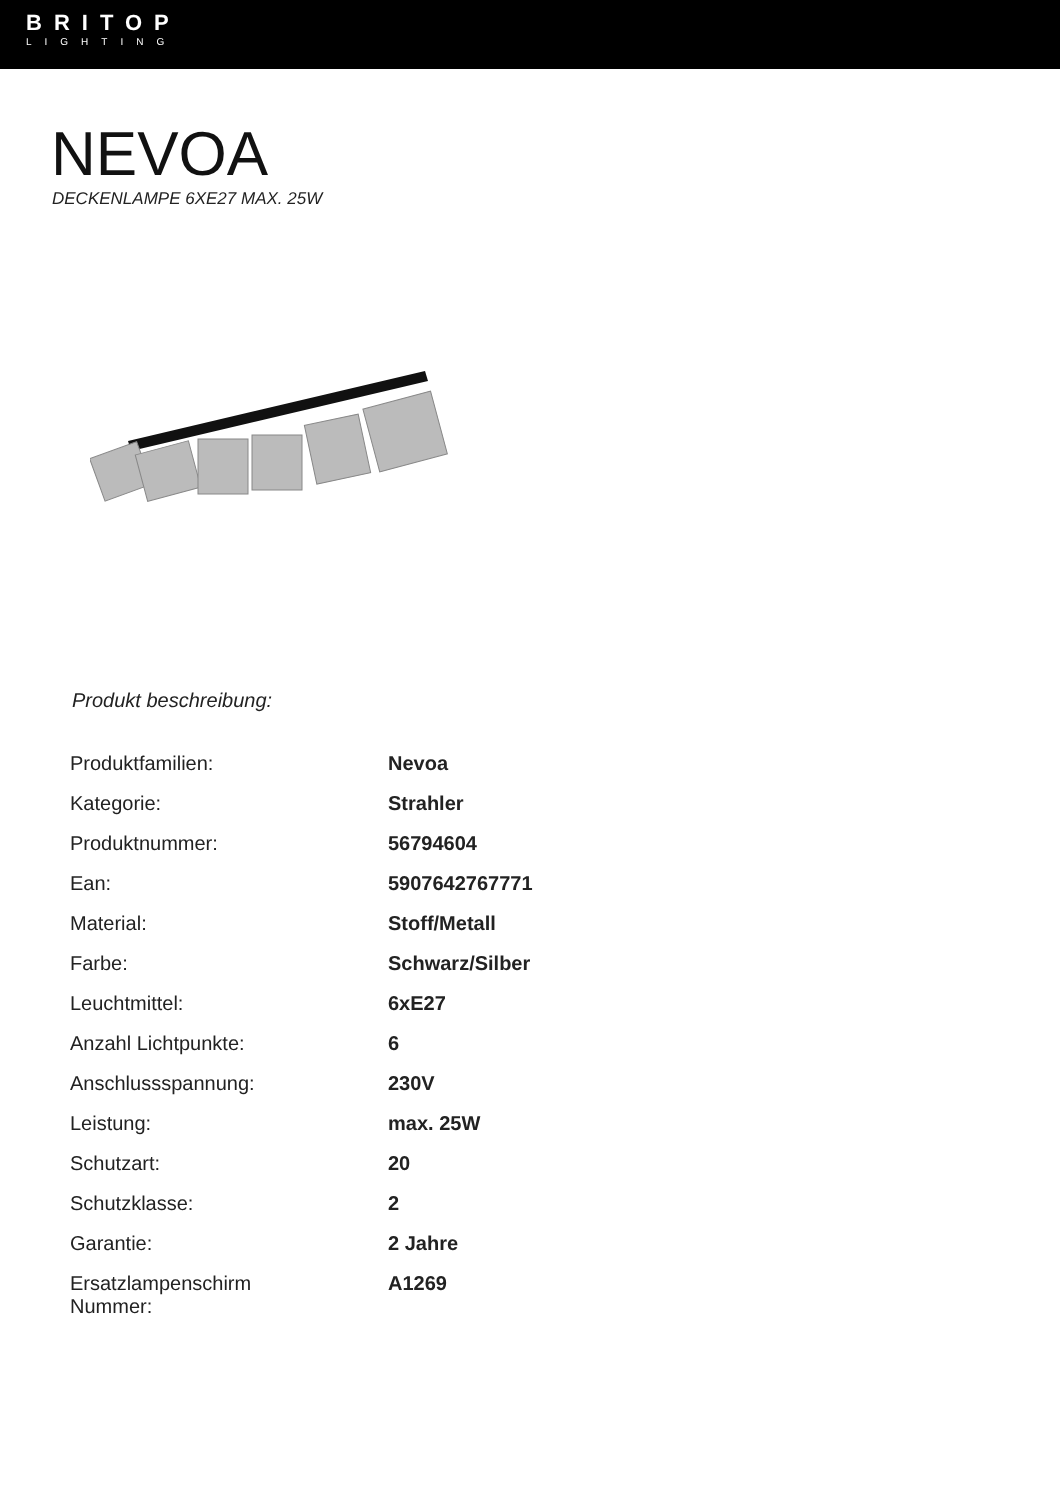BRITOP
LIGHTING
NEVOA
DECKENLAMPE 6XE27 MAX. 25W
Produkt beschreibung:
| Produktfamilien: | Nevoa |
| Kategorie: | Strahler |
| Produktnummer: | 56794604 |
| Ean: | 5907642767771 |
| Material: | Stoff/Metall |
| Farbe: | Schwarz/Silber |
| Leuchtmittel: | 6xE27 |
| Anzahl Lichtpunkte: | 6 |
| Anschlussspannung: | 230V |
| Leistung: | max. 25W |
| Schutzart: | 20 |
| Schutzklasse: | 2 |
| Garantie: | 2 Jahre |
| Ersatzlampenschirm Nummer: | A1269 |